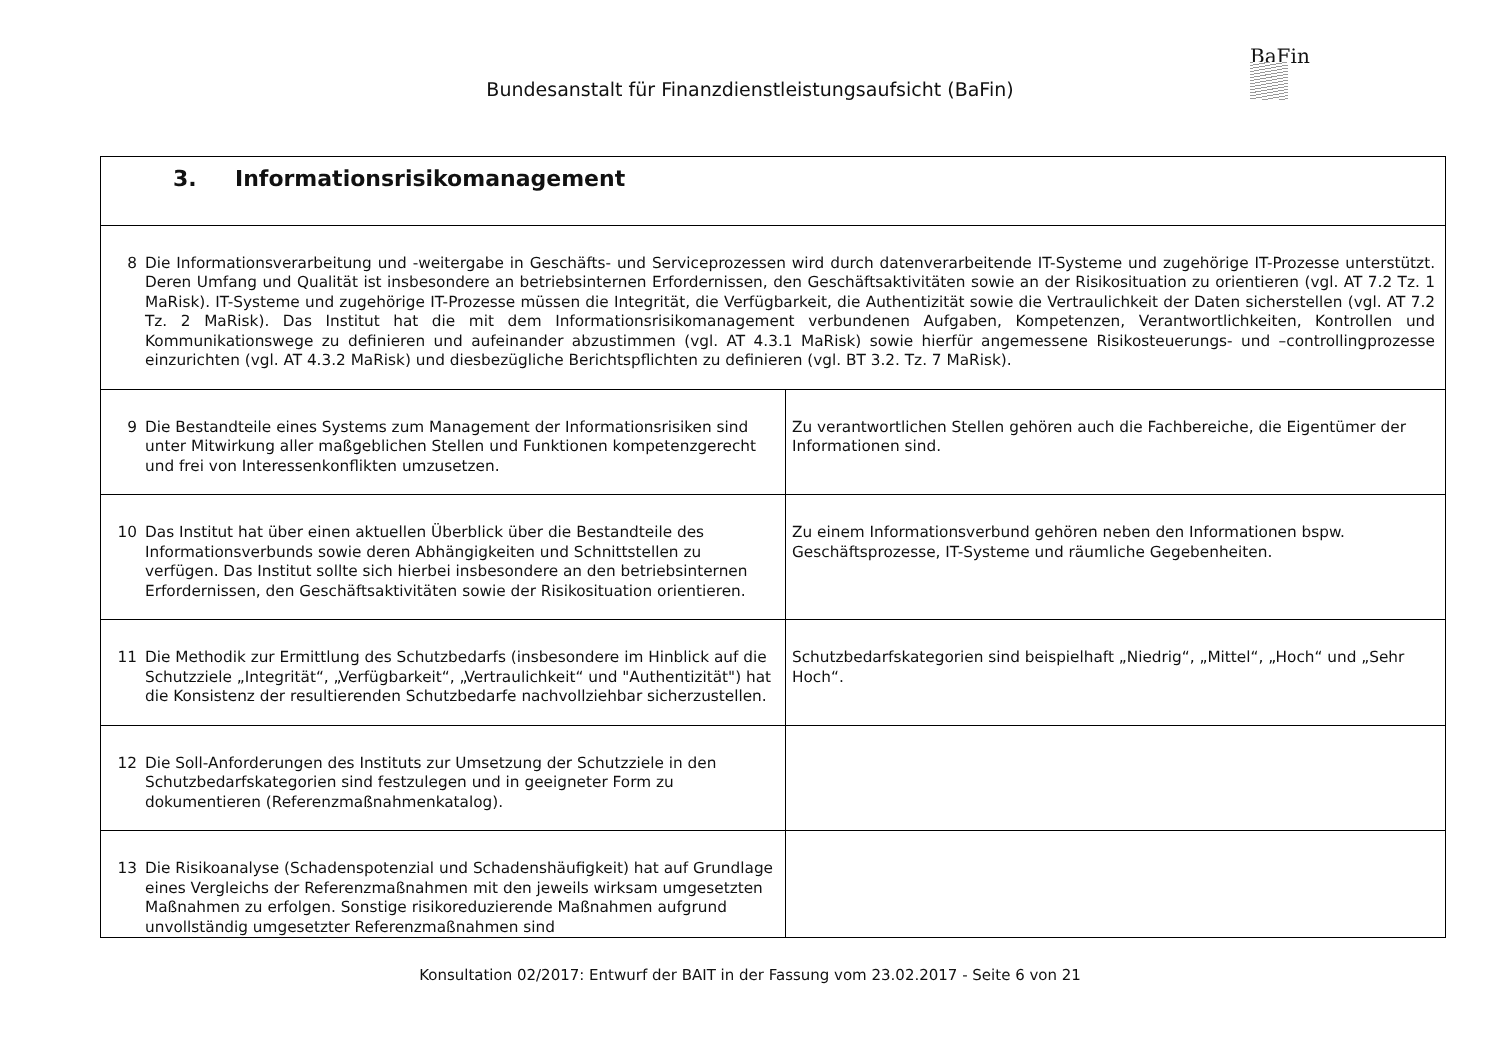BaFin
Bundesanstalt für Finanzdienstleistungsaufsicht (BaFin)
| 3. Informationsrisikomanagement | |
| 8 Die Informationsverarbeitung und -weitergabe in Geschäfts- und Serviceprozessen wird durch datenverarbeitende IT-Systeme und zugehörige IT-Prozesse unterstützt. Deren Umfang und Qualität ist insbesondere an betriebsinternen Erfordernissen, den Geschäftsaktivitäten sowie an der Risikosituation zu orientieren (vgl. AT 7.2 Tz. 1 MaRisk). IT-Systeme und zugehörige IT-Prozesse müssen die Integrität, die Verfügbarkeit, die Authentizität sowie die Vertraulichkeit der Daten sicherstellen (vgl. AT 7.2 Tz. 2 MaRisk). Das Institut hat die mit dem Informationsrisikomanagement verbundenen Aufgaben, Kompetenzen, Verantwortlichkeiten, Kontrollen und Kommunikationswege zu definieren und aufeinander abzustimmen (vgl. AT 4.3.1 MaRisk) sowie hierfür angemessene Risikosteuerungs- und –controllingprozesse einzurichten (vgl. AT 4.3.2 MaRisk) und diesbezügliche Berichtspflichten zu definieren (vgl. BT 3.2. Tz. 7 MaRisk). | |
| 9 Die Bestandteile eines Systems zum Management der Informationsrisiken sind unter Mitwirkung aller maßgeblichen Stellen und Funktionen kompetenzgerecht und frei von Interessenkonflikten umzusetzen. | Zu verantwortlichen Stellen gehören auch die Fachbereiche, die Eigentümer der Informationen sind. |
| 10 Das Institut hat über einen aktuellen Überblick über die Bestandteile des Informationsverbunds sowie deren Abhängigkeiten und Schnittstellen zu verfügen. Das Institut sollte sich hierbei insbesondere an den betriebsinternen Erfordernissen, den Geschäftsaktivitäten sowie der Risikosituation orientieren. | Zu einem Informationsverbund gehören neben den Informationen bspw. Geschäftsprozesse, IT-Systeme und räumliche Gegebenheiten. |
| 11 Die Methodik zur Ermittlung des Schutzbedarfs (insbesondere im Hinblick auf die Schutzziele „Integrität“, „Verfügbarkeit“, „Vertraulichkeit“ und "Authentizität") hat die Konsistenz der resultierenden Schutzbedarfe nachvollziehbar sicherzustellen. | Schutzbedarfskategorien sind beispielhaft „Niedrig“, „Mittel“, „Hoch“ und „Sehr Hoch“. |
| 12 Die Soll-Anforderungen des Instituts zur Umsetzung der Schutzziele in den Schutzbedarfskategorien sind festzulegen und in geeigneter Form zu dokumentieren (Referenzmaßnahmenkatalog). | |
| 13 Die Risikoanalyse (Schadenspotenzial und Schadenshäufigkeit) hat auf Grundlage eines Vergleichs der Referenzmaßnahmen mit den jeweils wirksam umgesetzten Maßnahmen zu erfolgen. Sonstige risikoreduzierende Maßnahmen aufgrund unvollständig umgesetzter Referenzmaßnahmen sind | |
Konsultation 02/2017: Entwurf der BAIT in der Fassung vom 23.02.2017 - Seite 6 von 21